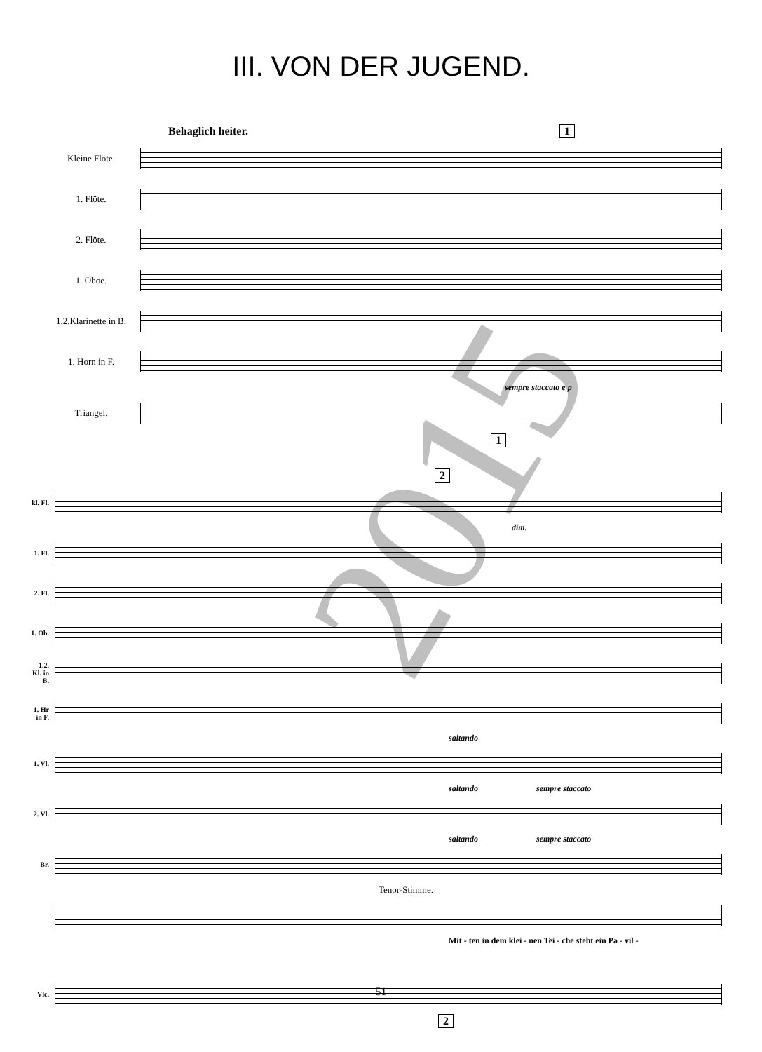III. VON DER JUGEND.
Behaglich heiter. 1
Kleine Flöte.
1. Flöte.
2. Flöte.
1. Oboe.
1.2.Klarinette in B.
1. Horn in F.
sempre staccato e p
Triangel.
1
2
kl. Fl.
dim.
1. Fl.
2. Fl.
1. Ob.
1.2. Kl. in B.
1. Hr in F.
saltando
1. Vl.
saltando sempre staccato
2. Vl.
saltando sempre staccato
Br.
Tenor-Stimme.
Mit - ten in dem klei - nen Tei - che steht ein Pa - vil -
Vlc.
2
2015
51